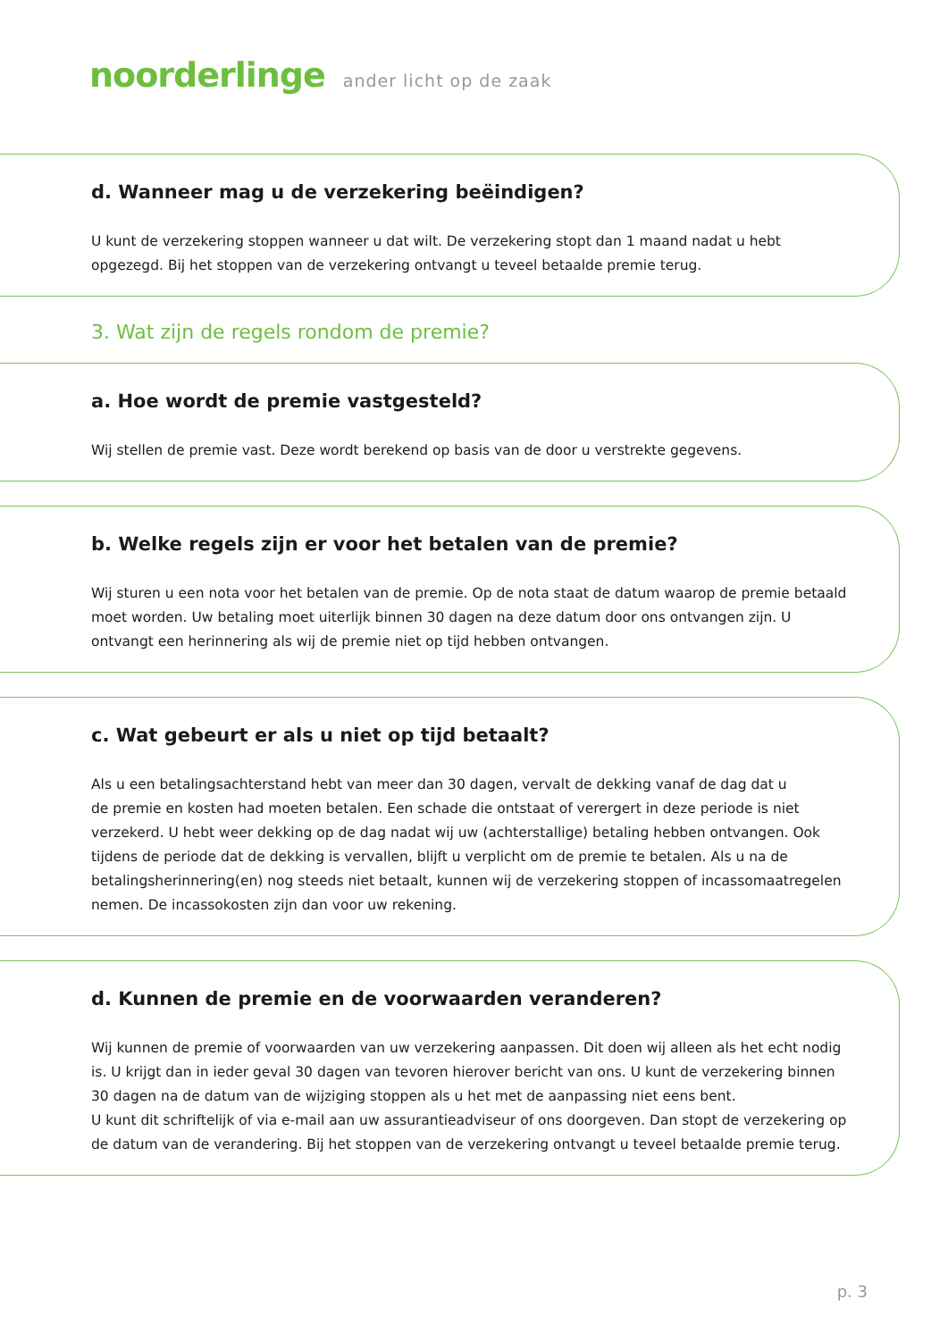noorderlinge ander licht op de zaak
d. Wanneer mag u de verzekering beëindigen?
U kunt de verzekering stoppen wanneer u dat wilt. De verzekering stopt dan 1 maand nadat u hebt opgezegd. Bij het stoppen van de verzekering ontvangt u teveel betaalde premie terug.
3. Wat zijn de regels rondom de premie?
a. Hoe wordt de premie vastgesteld?
Wij stellen de premie vast. Deze wordt berekend op basis van de door u verstrekte gegevens.
b. Welke regels zijn er voor het betalen van de premie?
Wij sturen u een nota voor het betalen van de premie. Op de nota staat de datum waarop de premie betaald moet worden. Uw betaling moet uiterlijk binnen 30 dagen na deze datum door ons ontvangen zijn. U ontvangt een herinnering als wij de premie niet op tijd hebben ontvangen.
c. Wat gebeurt er als u niet op tijd betaalt?
Als u een betalingsachterstand hebt van meer dan 30 dagen, vervalt de dekking vanaf de dag dat u
de premie en kosten had moeten betalen. Een schade die ontstaat of verergert in deze periode is niet verzekerd. U hebt weer dekking op de dag nadat wij uw (achterstallige) betaling hebben ontvangen. Ook tijdens de periode dat de dekking is vervallen, blijft u verplicht om de premie te betalen. Als u na de betalingsherinnering(en) nog steeds niet betaalt, kunnen wij de verzekering stoppen of incassomaatregelen nemen. De incassokosten zijn dan voor uw rekening.
d. Kunnen de premie en de voorwaarden veranderen?
Wij kunnen de premie of voorwaarden van uw verzekering aanpassen. Dit doen wij alleen als het echt nodig is. U krijgt dan in ieder geval 30 dagen van tevoren hierover bericht van ons. U kunt de verzekering binnen 30 dagen na de datum van de wijziging stoppen als u het met de aanpassing niet eens bent.
U kunt dit schriftelijk of via e-mail aan uw assurantieadviseur of ons doorgeven. Dan stopt de verzekering op de datum van de verandering. Bij het stoppen van de verzekering ontvangt u teveel betaalde premie terug.
p. 3